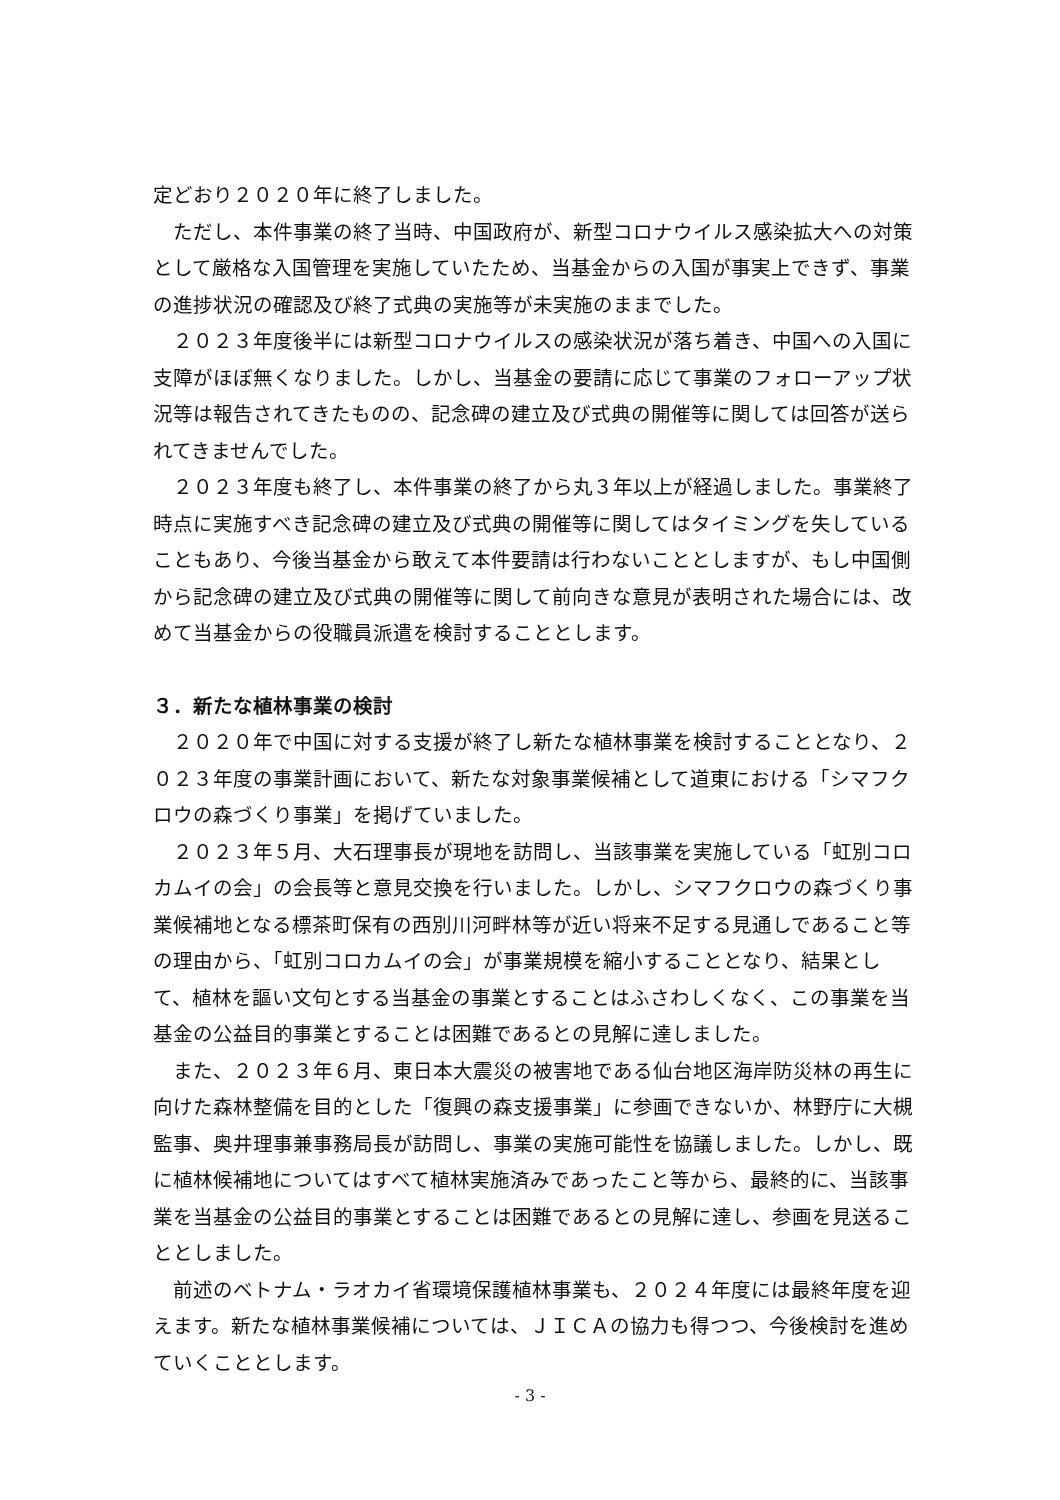定どおり２０２０年に終了しました。
　ただし、本件事業の終了当時、中国政府が、新型コロナウイルス感染拡大への対策として厳格な入国管理を実施していたため、当基金からの入国が事実上できず、事業の進捗状況の確認及び終了式典の実施等が未実施のままでした。
　２０２３年度後半には新型コロナウイルスの感染状況が落ち着き、中国への入国に支障がほぼ無くなりました。しかし、当基金の要請に応じて事業のフォローアップ状況等は報告されてきたものの、記念碑の建立及び式典の開催等に関しては回答が送られてきませんでした。
　２０２３年度も終了し、本件事業の終了から丸３年以上が経過しました。事業終了時点に実施すべき記念碑の建立及び式典の開催等に関してはタイミングを失していることもあり、今後当基金から敢えて本件要請は行わないこととしますが、もし中国側から記念碑の建立及び式典の開催等に関して前向きな意見が表明された場合には、改めて当基金からの役職員派遣を検討することとします。
３．新たな植林事業の検討
　２０２０年で中国に対する支援が終了し新たな植林事業を検討することとなり、２０２３年度の事業計画において、新たな対象事業候補として道東における「シマフクロウの森づくり事業」を掲げていました。
　２０２３年５月、大石理事長が現地を訪問し、当該事業を実施している「虹別コロカムイの会」の会長等と意見交換を行いました。しかし、シマフクロウの森づくり事業候補地となる標茶町保有の西別川河畔林等が近い将来不足する見通しであること等の理由から、「虹別コロカムイの会」が事業規模を縮小することとなり、結果として、植林を謳い文句とする当基金の事業とすることはふさわしくなく、この事業を当基金の公益目的事業とすることは困難であるとの見解に達しました。
　また、２０２３年６月、東日本大震災の被害地である仙台地区海岸防災林の再生に向けた森林整備を目的とした「復興の森支援事業」に参画できないか、林野庁に大槻監事、奥井理事兼事務局長が訪問し、事業の実施可能性を協議しました。しかし、既に植林候補地についてはすべて植林実施済みであったこと等から、最終的に、当該事業を当基金の公益目的事業とすることは困難であるとの見解に達し、参画を見送ることとしました。
　前述のベトナム・ラオカイ省環境保護植林事業も、２０２４年度には最終年度を迎えます。新たな植林事業候補については、ＪＩＣＡの協力も得つつ、今後検討を進めていくこととします。
- 3 -